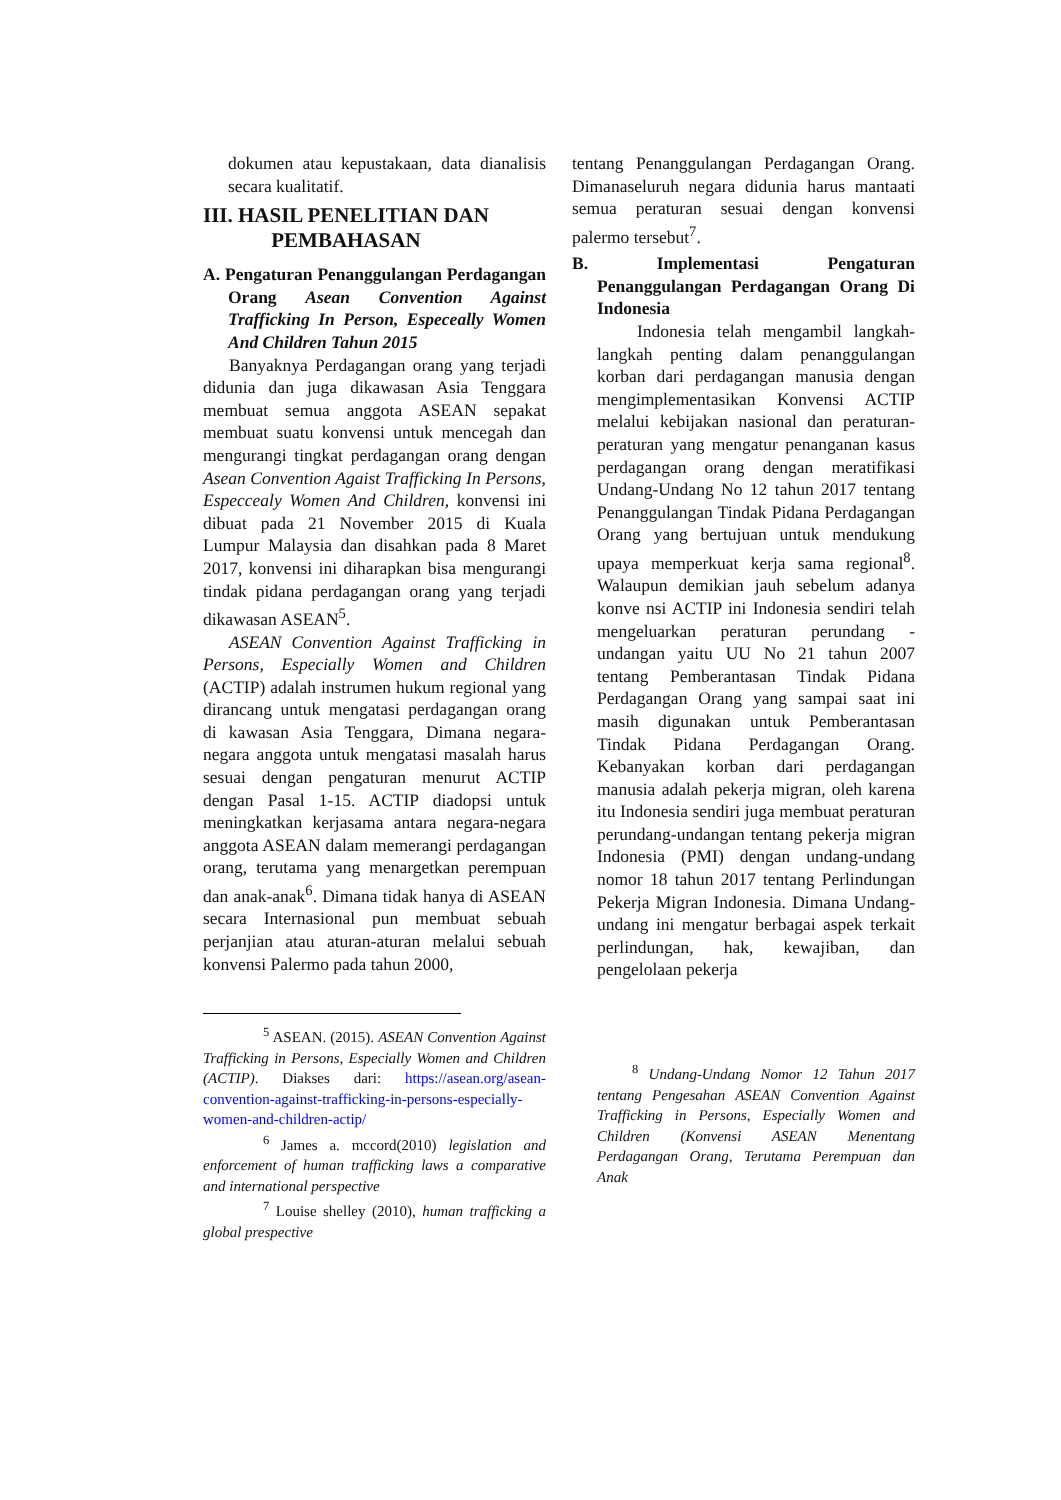dokumen atau kepustakaan, data dianalisis secara kualitatif.
III. HASIL PENELITIAN DAN
PEMBAHASAN
A. Pengaturan Penanggulangan Perdagangan Orang Asean Convention Against Trafficking In Person, Especeally Women And Children Tahun 2015
Banyaknya Perdagangan orang yang terjadi didunia dan juga dikawasan Asia Tenggara membuat semua anggota ASEAN sepakat membuat suatu konvensi untuk mencegah dan mengurangi tingkat perdagangan orang dengan Asean Convention Agaist Trafficking In Persons, Especcealy Women And Children, konvensi ini dibuat pada 21 November 2015 di Kuala Lumpur Malaysia dan disahkan pada 8 Maret 2017, konvensi ini diharapkan bisa mengurangi tindak pidana perdagangan orang yang terjadi dikawasan ASEAN<sup>5</sup>.
ASEAN Convention Against Trafficking in Persons, Especially Women and Children (ACTIP) adalah instrumen hukum regional yang dirancang untuk mengatasi perdagangan orang di kawasan Asia Tenggara, Dimana negara-negara anggota untuk mengatasi masalah harus sesuai dengan pengaturan menurut ACTIP dengan Pasal 1-15. ACTIP diadopsi untuk meningkatkan kerjasama antara negara-negara anggota ASEAN dalam memerangi perdagangan orang, terutama yang menargetkan perempuan dan anak-anak<sup>6</sup>. Dimana tidak hanya di ASEAN secara Internasional pun membuat sebuah perjanjian atau aturan-aturan melalui sebuah konvensi Palermo pada tahun 2000,
<sup>5</sup> ASEAN. (2015). ASEAN Convention Against Trafficking in Persons, Especially Women and Children (ACTIP). Diakses dari: https://asean.org/asean-convention-against-trafficking-in-persons-especially-women-and-children-actip/
<sup>6</sup> James a. mccord(2010) legislation and enforcement of human trafficking laws a comparative and international perspective
<sup>7</sup> Louise shelley (2010), human trafficking a global prespective
tentang Penanggulangan Perdagangan Orang. Dimanaseluruh negara didunia harus mantaati semua peraturan sesuai dengan konvensi palermo tersebut<sup>7</sup>.
B. Implementasi Pengaturan Penanggulangan Perdagangan Orang Di Indonesia
Indonesia telah mengambil langkah-langkah penting dalam penanggulangan korban dari perdagangan manusia dengan mengimplementasikan Konvensi ACTIP melalui kebijakan nasional dan peraturan-peraturan yang mengatur penanganan kasus perdagangan orang dengan meratifikasi Undang-Undang No 12 tahun 2017 tentang Penanggulangan Tindak Pidana Perdagangan Orang yang bertujuan untuk mendukung upaya memperkuat kerja sama regional<sup>8</sup>. Walaupun demikian jauh sebelum adanya konve nsi ACTIP ini Indonesia sendiri telah mengeluarkan peraturan perundang - undangan yaitu UU No 21 tahun 2007 tentang Pemberantasan Tindak Pidana Perdagangan Orang yang sampai saat ini masih digunakan untuk Pemberantasan Tindak Pidana Perdagangan Orang. Kebanyakan korban dari perdagangan manusia adalah pekerja migran, oleh karena itu Indonesia sendiri juga membuat peraturan perundang-undangan tentang pekerja migran Indonesia (PMI) dengan undang-undang nomor 18 tahun 2017 tentang Perlindungan Pekerja Migran Indonesia. Dimana Undang-undang ini mengatur berbagai aspek terkait perlindungan, hak, kewajiban, dan pengelolaan pekerja
<sup>8</sup> Undang-Undang Nomor 12 Tahun 2017 tentang Pengesahan ASEAN Convention Against Trafficking in Persons, Especially Women and Children (Konvensi ASEAN Menentang Perdagangan Orang, Terutama Perempuan dan Anak